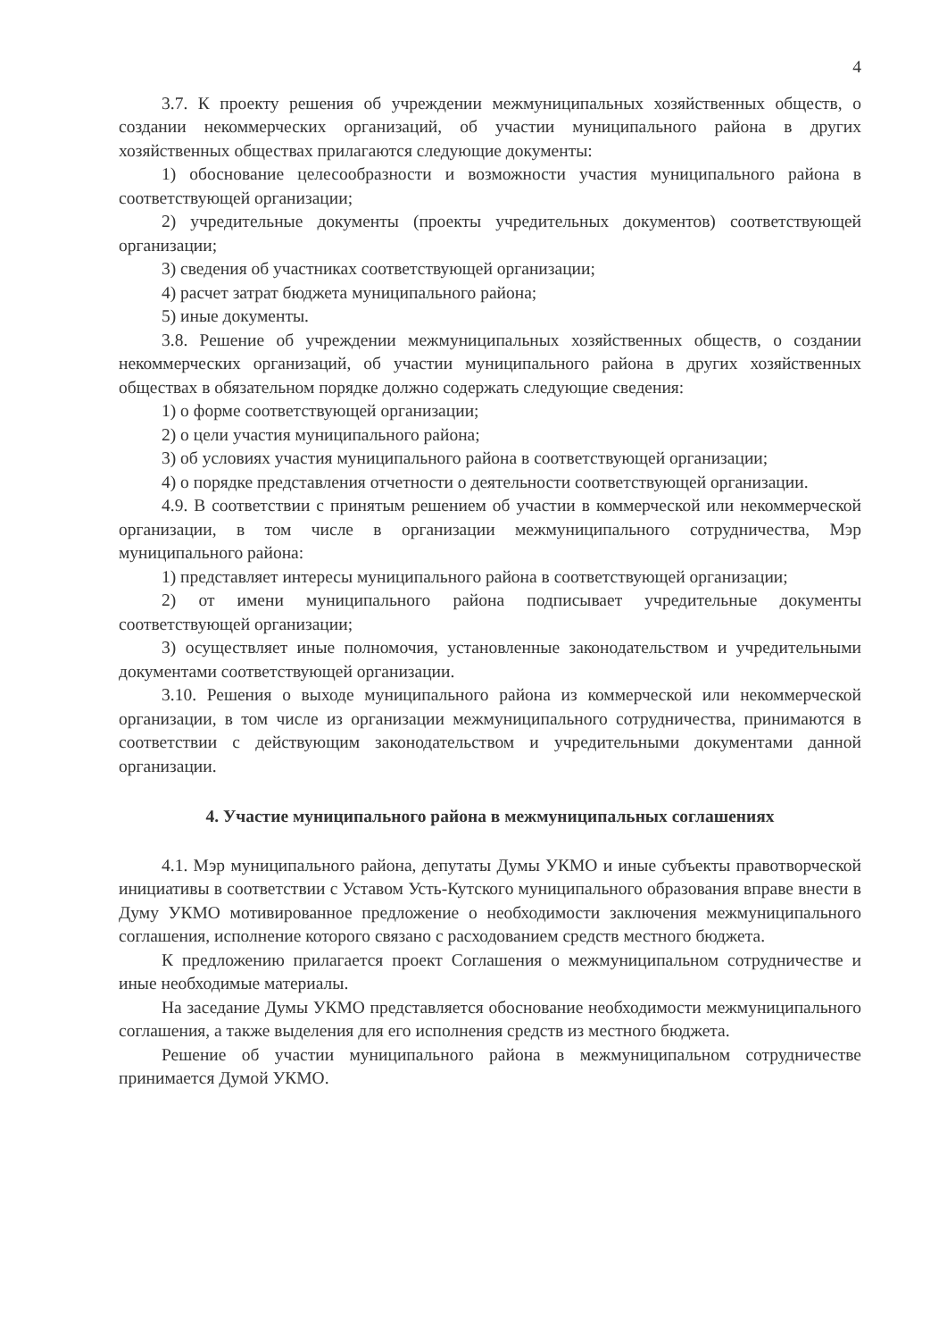4
3.7. К проекту решения об учреждении межмуниципальных хозяйственных обществ, о создании некоммерческих организаций, об участии муниципального района в других хозяйственных обществах прилагаются следующие документы:
1) обоснование целесообразности и возможности участия муниципального района в соответствующей организации;
2) учредительные документы (проекты учредительных документов) соответствующей организации;
3) сведения об участниках соответствующей организации;
4) расчет затрат бюджета муниципального района;
5) иные документы.
3.8. Решение об учреждении межмуниципальных хозяйственных обществ, о создании некоммерческих организаций, об участии муниципального района в других хозяйственных обществах в обязательном порядке должно содержать следующие сведения:
1) о форме соответствующей организации;
2) о цели участия муниципального района;
3) об условиях участия муниципального района в соответствующей организации;
4) о порядке представления отчетности о деятельности соответствующей организации.
4.9. В соответствии с принятым решением об участии в коммерческой или некоммерческой организации, в том числе в организации межмуниципального сотрудничества, Мэр муниципального района:
1) представляет интересы муниципального района в соответствующей организации;
2) от имени муниципального района подписывает учредительные документы соответствующей организации;
3) осуществляет иные полномочия, установленные законодательством и учредительными документами соответствующей организации.
3.10. Решения о выходе муниципального района из коммерческой или некоммерческой организации, в том числе из организации межмуниципального сотрудничества, принимаются в соответствии с действующим законодательством и учредительными документами данной организации.
4. Участие муниципального района в межмуниципальных соглашениях
4.1. Мэр муниципального района, депутаты Думы УКМО и иные субъекты правотворческой инициативы в соответствии с Уставом Усть-Кутского муниципального образования вправе внести в Думу УКМО мотивированное предложение о необходимости заключения межмуниципального соглашения, исполнение которого связано с расходованием средств местного бюджета.
К предложению прилагается проект Соглашения о межмуниципальном сотрудничестве и иные необходимые материалы.
На заседание Думы УКМО представляется обоснование необходимости межмуниципального соглашения, а также выделения для его исполнения средств из местного бюджета.
Решение об участии муниципального района в межмуниципальном сотрудничестве принимается Думой УКМО.